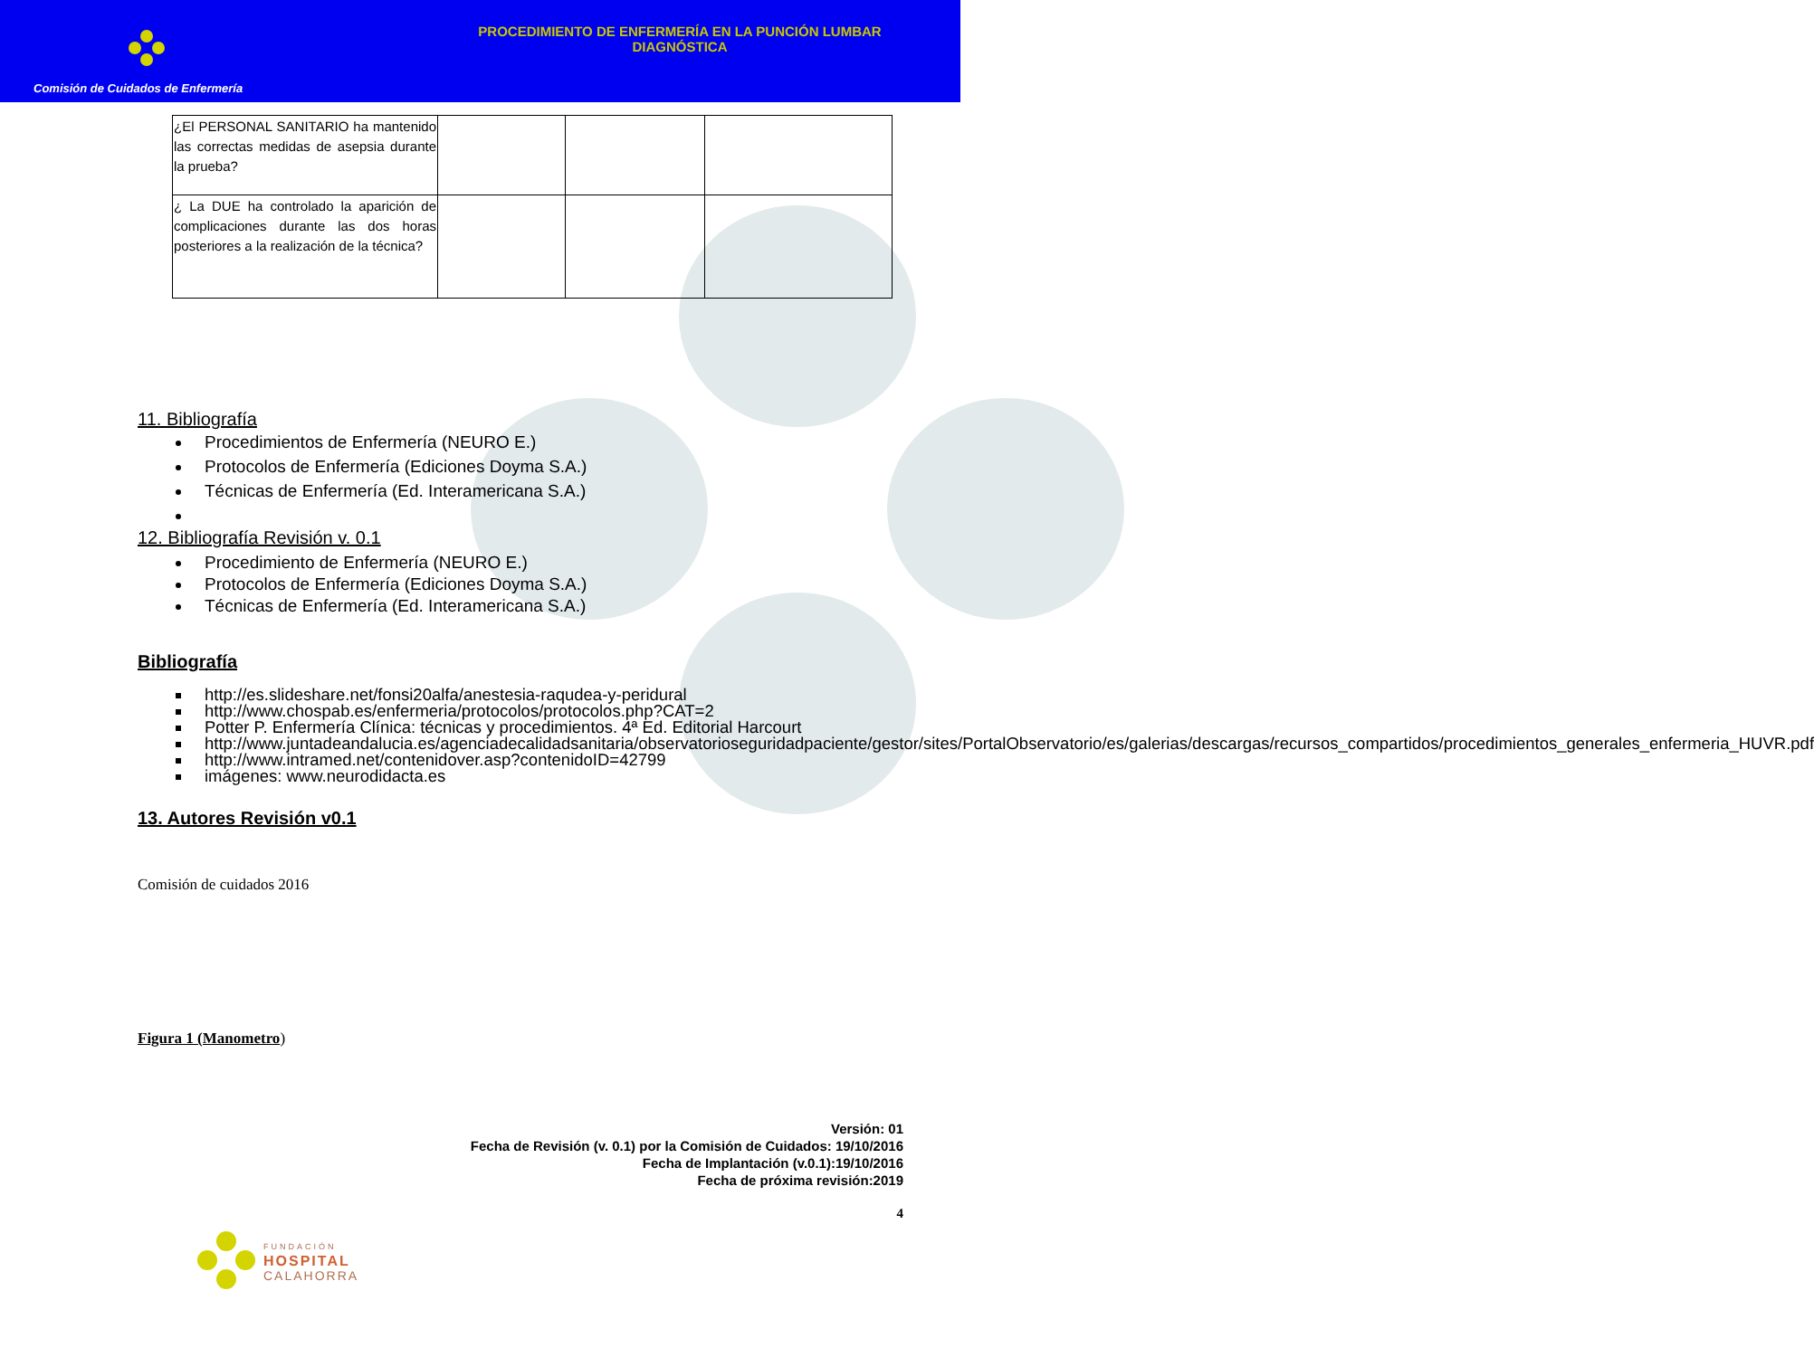Comisión de Cuidados de Enfermería
PROCEDIMIENTO DE ENFERMERÍA EN LA PUNCIÓN LUMBAR DIAGNÓSTICA
| ¿El PERSONAL SANITARIO ha mantenido las correctas medidas de asepsia durante la prueba? | | | |
| ¿ La DUE ha controlado la aparición de complicaciones durante las dos horas posteriores a la realización de la técnica? | | | |
11. Bibliografía
Procedimientos de Enfermería (NEURO E.)
Protocolos de Enfermería (Ediciones Doyma S.A.)
Técnicas de Enfermería (Ed. Interamericana S.A.)
12. Bibliografía Revisión v. 0.1
Procedimiento de Enfermería (NEURO E.)
Protocolos de Enfermería (Ediciones Doyma S.A.)
Técnicas de Enfermería (Ed. Interamericana S.A.)
Bibliografía
http://es.slideshare.net/fonsi20alfa/anestesia-raqudea-y-peridural
http://www.chospab.es/enfermeria/protocolos/protocolos.php?CAT=2
Potter P. Enfermería Clínica: técnicas y procedimientos. 4ª Ed. Editorial Harcourt
http://www.juntadeandalucia.es/agenciadecalidadsanitaria/observatorioseguridadpaciente/gestor/sites/PortalObservatorio/es/galerias/descargas/recursos_compartidos/procedimientos_generales_enfermeria_HUVR.pdf
http://www.intramed.net/contenidover.asp?contenidoID=42799
imágenes: www.neurodidacta.es
13. Autores Revisión v0.1
Comisión de cuidados 2016
Figura 1 (Manometro)
Versión: 01
Fecha de Revisión (v. 0.1) por la Comisión de Cuidados: 19/10/2016
Fecha de Implantación (v.0.1):19/10/2016
Fecha de próxima revisión:2019
4
FUNDACIÓN
HOSPITAL
CALAHORRA